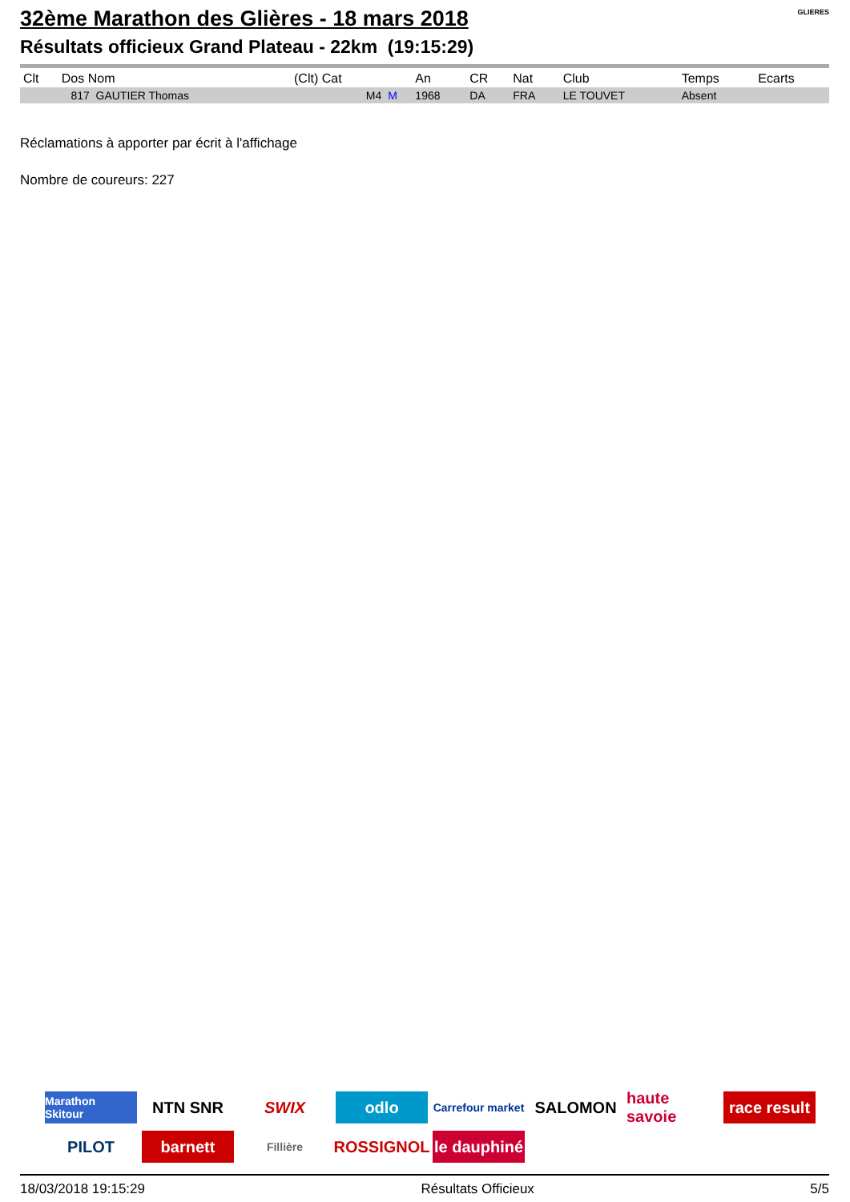GLIERES
32ème Marathon des Glières - 18 mars 2018
Résultats officieux Grand Plateau - 22km (19:15:29)
| Clt | Dos Nom | (Clt) Cat | | An | CR | Nat | Club | Temps | Ecarts |
| --- | --- | --- | --- | --- | --- | --- | --- | --- | --- |
| | 817 GAUTIER Thomas | M4 | M | 1968 | DA | FRA | LE TOUVET | Absent | |
Réclamations à apporter par écrit à l'affichage
Nombre de coureurs: 227
Marathon Skitour
NTN SNR
SWIX
odlo
Carrefour market
SALOMON
haute savoie
race result
PILOT
barnett
Fillière
ROSSIGNOL
le dauphiné
18/03/2018 19:15:29 Résultats Officieux 5/5